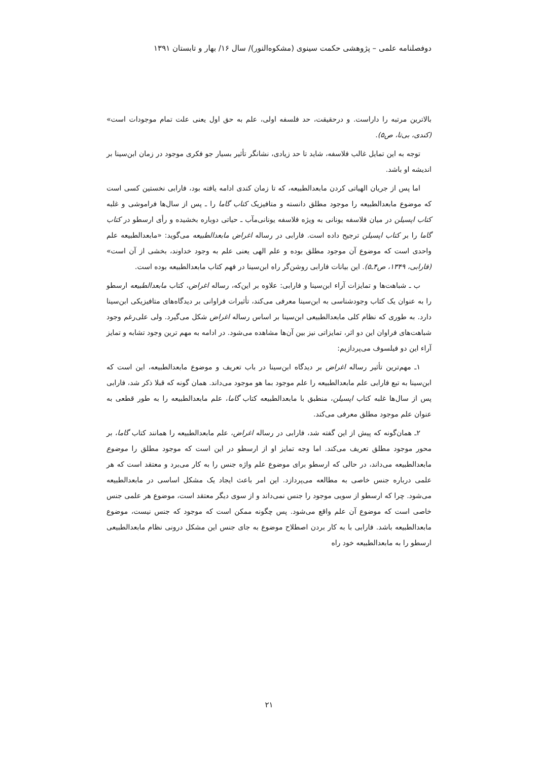دوفصلنامه علمی – پژوهشی حکمت سینوی (مشکوه‌النور)/ سال ۱۶/ بهار و تابستان ۱۳۹۱
بالاترین مرتبه را داراست. و درحقیقت، حد فلسفه اولی، علم به حق اول یعنی علت تمام موجودات است» (کندی، بی‌تا، ص۵).
توجه به این تمایل غالب فلاسفه، شاید تا حد زیادی، نشانگر تأثیر بسیار جو فکری موجود در زمان ابن‌سینا بر اندیشه او باشد.
اما پس از جریان الهیاتی کردن مابعدالطبیعه، که تا زمان کندی ادامه یافته بود، فارابی نخستین کسی است که موضوع مابعدالطبیعه را موجود مطلق دانسته و متافیزیک کتاب گاما را ـ پس از سال‌ها فراموشی و غلبه کتاب اپسیلن در میان فلاسفه یونانی به ویژه فلاسفه یونانی‌مآب ـ حیاتی دوباره بخشیده و رأی ارسطو در کتاب گاما را بر کتاب اپسیلن ترجیح داده است. فارابی در رساله اغراض مابعدالطبیعه می‌گوید: «مابعدالطبیعه علم واحدی است که موضوع آن موجود مطلق بوده و علم الهی یعنی علم به وجود خداوند، بخشی از آن است» (فارابی، ۱۳۴۹، ص۴ـ۵). این بیانات فارابی روشن‌گر راه ابن‌سینا در فهم کتاب مابعدالطبیعه بوده است.
ب ـ شباهت‌ها و تمایزات آراء ابن‌سینا و فارابی: علاوه بر این‌که، رساله اغراض، کتاب مابعدالطبیعه ارسطو را به عنوان یک کتاب وجودشناسی به ابن‌سینا معرفی می‌کند، تأثیرات فراوانی بر دیدگاه‌های متافیزیکی ابن‌سینا دارد. به طوری که نظام کلی مابعدالطبیعی ابن‌سینا بر اساس رساله اغراض شکل می‌گیرد. ولی علی‌رغم وجود شباهت‌های فراوان این دو اثر، تمایزاتی نیز بین آن‌ها مشاهده می‌شود. در ادامه به مهم ترین وجود تشابه و تمایز آراء این دو فیلسوف می‌پردازیم:
۱ـ مهم‌ترین تأثیر رساله اغراض بر دیدگاه ابن‌سینا در باب تعریف و موضوع مابعدالطبیعه، این است که ابن‌سینا به تبع فارابی علم مابعدالطبیعه را علم موجود بما هو موجود می‌داند. همان گونه که قبلا ذکر شد، فارابی پس از سال‌ها غلبه کتاب اپسیلن، منطبق با مابعدالطبیعه کتاب گاما، علم مابعدالطبیعه را به طور قطعی به عنوان علم موجود مطلق معرفی می‌کند.
۲ـ همان‌گونه که پیش از این گفته شد، فارابی در رساله اغراض، علم مابعدالطبیعه را همانند کتاب گاما، بر محور موجود مطلق تعریف می‌کند. اما وجه تمایز او از ارسطو در این است که موجود مطلق را موضوع مابعدالطبیعه می‌داند، در حالی که ارسطو برای موضوع علم واژه جنس را به کار می‌برد و معتقد است که هر علمی درباره جنس خاصی به مطالعه می‌پردازد. این امر باعث ایجاد یک مشکل اساسی در مابعدالطبیعه می‌شود. چرا که ارسطو از سویی موجود را جنس نمی‌داند و از سوی دیگر معتقد است، موضوع هر علمی جنس خاصی است که موضوع آن علم واقع می‌شود. پس چگونه ممکن است که موجود که جنس نیست، موضوع مابعدالطبیعه باشد. فارابی با به کار بردن اصطلاح موضوع به جای جنس این مشکل درونی نظام مابعدالطبیعی ارسطو را به مابعدالطبیعه خود راه
۲۱